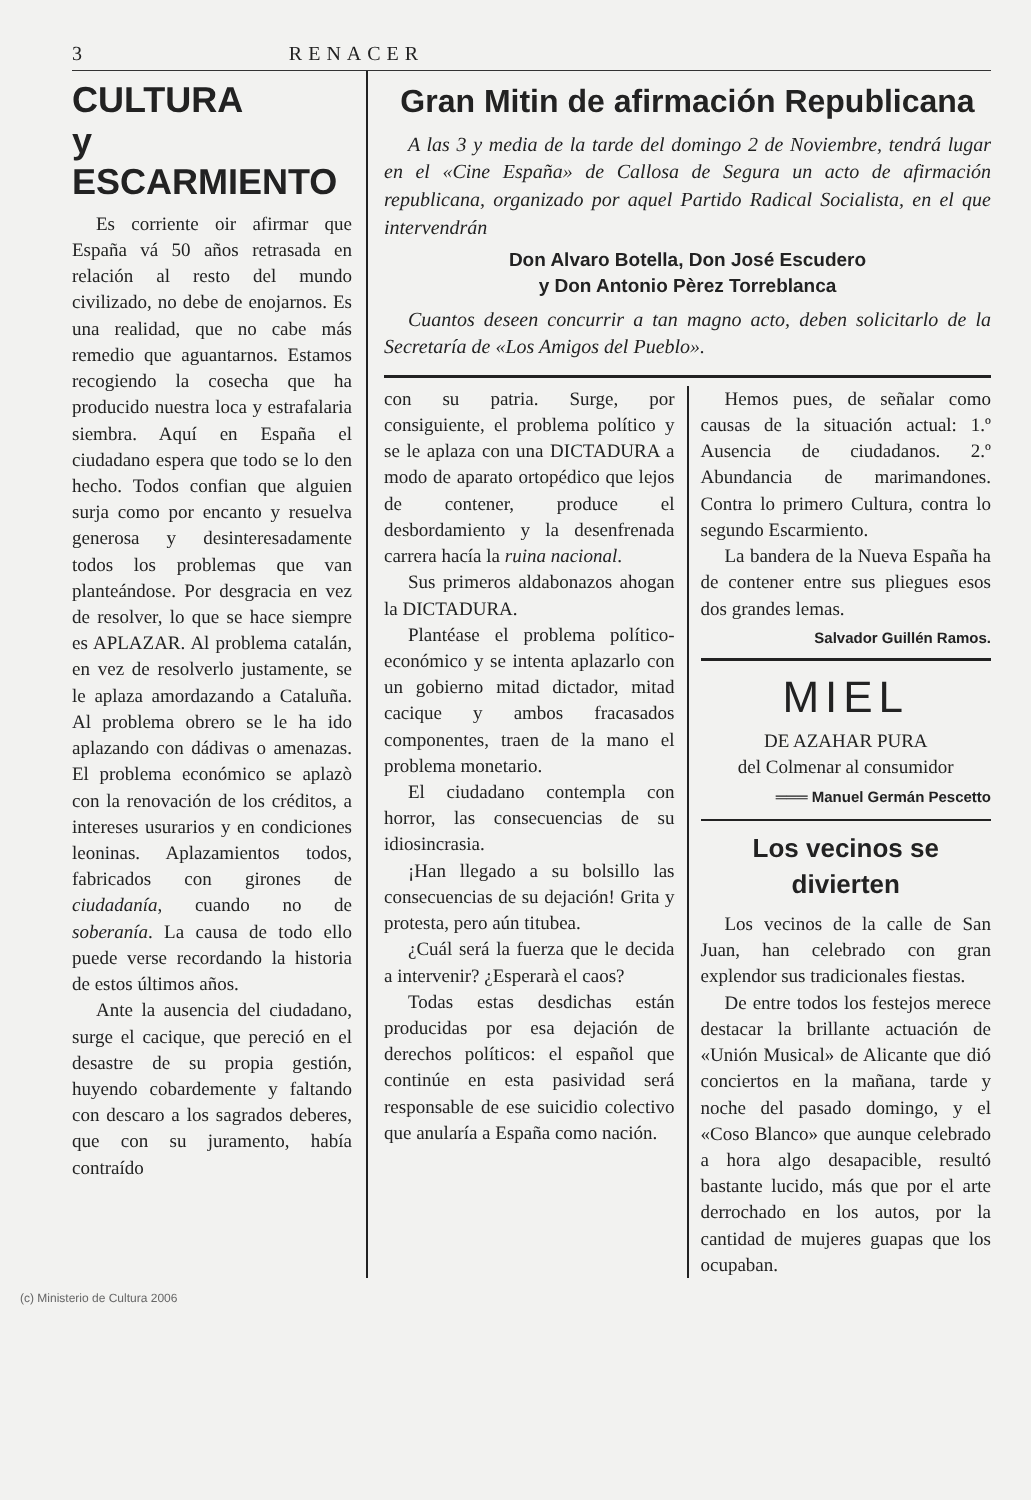3 RENACER
CULTURA
y ESCARMIENTO
Es corriente oir afirmar que España vá 50 años retrasada en relación al resto del mundo civilizado, no debe de enojarnos. Es una realidad, que no cabe más remedio que aguantarnos. Estamos recogiendo la cosecha que ha producido nuestra loca y estrafalaria siembra. Aquí en España el ciudadano espera que todo se lo den hecho. Todos confian que alguien surja como por encanto y resuelva generosa y desinteresadamente todos los problemas que van planteándose. Por desgracia en vez de resolver, lo que se hace siempre es APLAZAR. Al problema catalán, en vez de resolverlo justamente, se le aplaza amordazando a Cataluña. Al problema obrero se le ha ido aplazando con dádivas o amenazas. El problema económico se aplazò con la renovación de los créditos, a intereses usurarios y en condiciones leoninas. Aplazamientos todos, fabricados con girones de ciudadanía, cuando no de soberanía. La causa de todo ello puede verse recordando la historia de estos últimos años.
Ante la ausencia del ciudadano, surge el cacique, que pereció en el desastre de su propia gestión, huyendo cobardemente y faltando con descaro a los sagrados deberes, que con su juramento, había contraído
Gran Mitin de afirmación Republicana
A las 3 y media de la tarde del domingo 2 de Noviembre, tendrá lugar en el «Cine España» de Callosa de Segura un acto de afirmación republicana, organizado por aquel Partido Radical Socialista, en el que intervendrán
Don Alvaro Botella, Don José Escudero
y Don Antonio Pèrez Torreblanca
Cuantos deseen concurrir a tan magno acto, deben solicitarlo de la Secretaría de «Los Amigos del Pueblo».
con su patria. Surge, por consiguiente, el problema político y se le aplaza con una DICTADURA a modo de aparato ortopédico que lejos de contener, produce el desbordamiento y la desenfrenada carrera hacía la ruina nacional.
Sus primeros aldabonazos ahogan la DICTADURA.
Plantéase el problema político-económico y se intenta aplazarlo con un gobierno mitad dictador, mitad cacique y ambos fracasados componentes, traen de la mano el problema monetario.
El ciudadano contempla con horror, las consecuencias de su idiosincrasia.
¡Han llegado a su bolsillo las consecuencias de su dejación! Grita y protesta, pero aún titubea.
¿Cuál será la fuerza que le decida a intervenir? ¿Esperarà el caos?
Todas estas desdichas están producidas por esa dejación de derechos políticos: el español que continúe en esta pasividad será responsable de ese suicidio colectivo que anularía a España como nación.
Hemos pues, de señalar como causas de la situación actual: 1.º Ausencia de ciudadanos. 2.º Abundancia de marimandones. Contra lo primero Cultura, contra lo segundo Escarmiento.
La bandera de la Nueva España ha de contener entre sus pliegues esos dos grandes lemas.
Salvador Guillén Ramos.
MIEL
DE AZAHAR PURA
del Colmenar al consumidor
═══ Manuel Germán Pescetto
Los vecinos se divierten
Los vecinos de la calle de San Juan, han celebrado con gran explendor sus tradicionales fiestas.
De entre todos los festejos merece destacar la brillante actuación de «Unión Musical» de Alicante que dió conciertos en la mañana, tarde y noche del pasado domingo, y el «Coso Blanco» que aunque celebrado a hora algo desapacible, resultó bastante lucido, más que por el arte derrochado en los autos, por la cantidad de mujeres guapas que los ocupaban.
(c) Ministerio de Cultura 2006